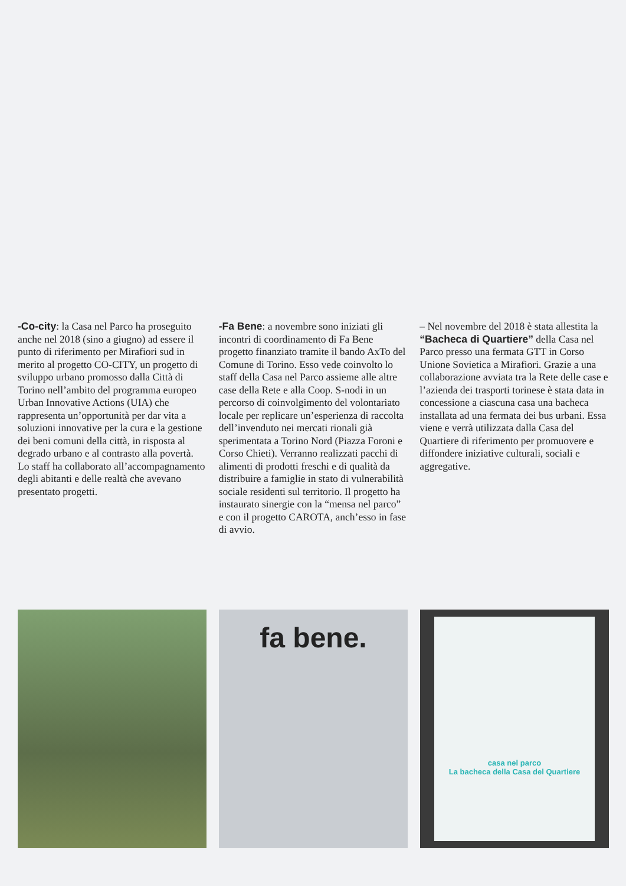-Co-city: la Casa nel Parco ha proseguito anche nel 2018 (sino a giugno) ad essere il punto di riferimento per Mirafiori sud in merito al progetto CO-CITY, un progetto di sviluppo urbano promosso dalla Città di Torino nell’ambito del programma europeo Urban Innovative Actions (UIA) che rappresenta un’opportunità per dar vita a soluzioni innovative per la cura e la gestione dei beni comuni della città, in risposta al degrado urbano e al contrasto alla povertà. Lo staff ha collaborato all’accompagnamento degli abitanti e delle realtà che avevano presentato progetti.
-Fa Bene: a novembre sono iniziati gli incontri di coordinamento di Fa Bene progetto finanziato tramite il bando AxTo del Comune di Torino. Esso vede coinvolto lo staff della Casa nel Parco assieme alle altre case della Rete e alla Coop. S-nodi in un percorso di coinvolgimento del volontariato locale per replicare un’esperienza di raccolta dell’invenduto nei mercati rionali già sperimentata a Torino Nord (Piazza Foroni e Corso Chieti). Verranno realizzati pacchi di alimenti di prodotti freschi e di qualità da distribuire a famiglie in stato di vulnerabilità sociale residenti sul territorio. Il progetto ha instaurato sinergie con la “mensa nel parco” e con il progetto CAROTA, anch’esso in fase di avvio.
– Nel novembre del 2018 è stata allestita la “Bacheca di Quartiere” della Casa nel Parco presso una fermata GTT in Corso Unione Sovietica a Mirafiori. Grazie a una collaborazione avviata tra la Rete delle case e l’azienda dei trasporti torinese è stata data in concessione a ciascuna casa una bacheca installata ad una fermata dei bus urbani. Essa viene e verrà utilizzata dalla Casa del Quartiere di riferimento per promuovere e diffondere iniziative culturali, sociali e aggregative.
fa bene.
casa nel parco
La bacheca della Casa del Quartiere